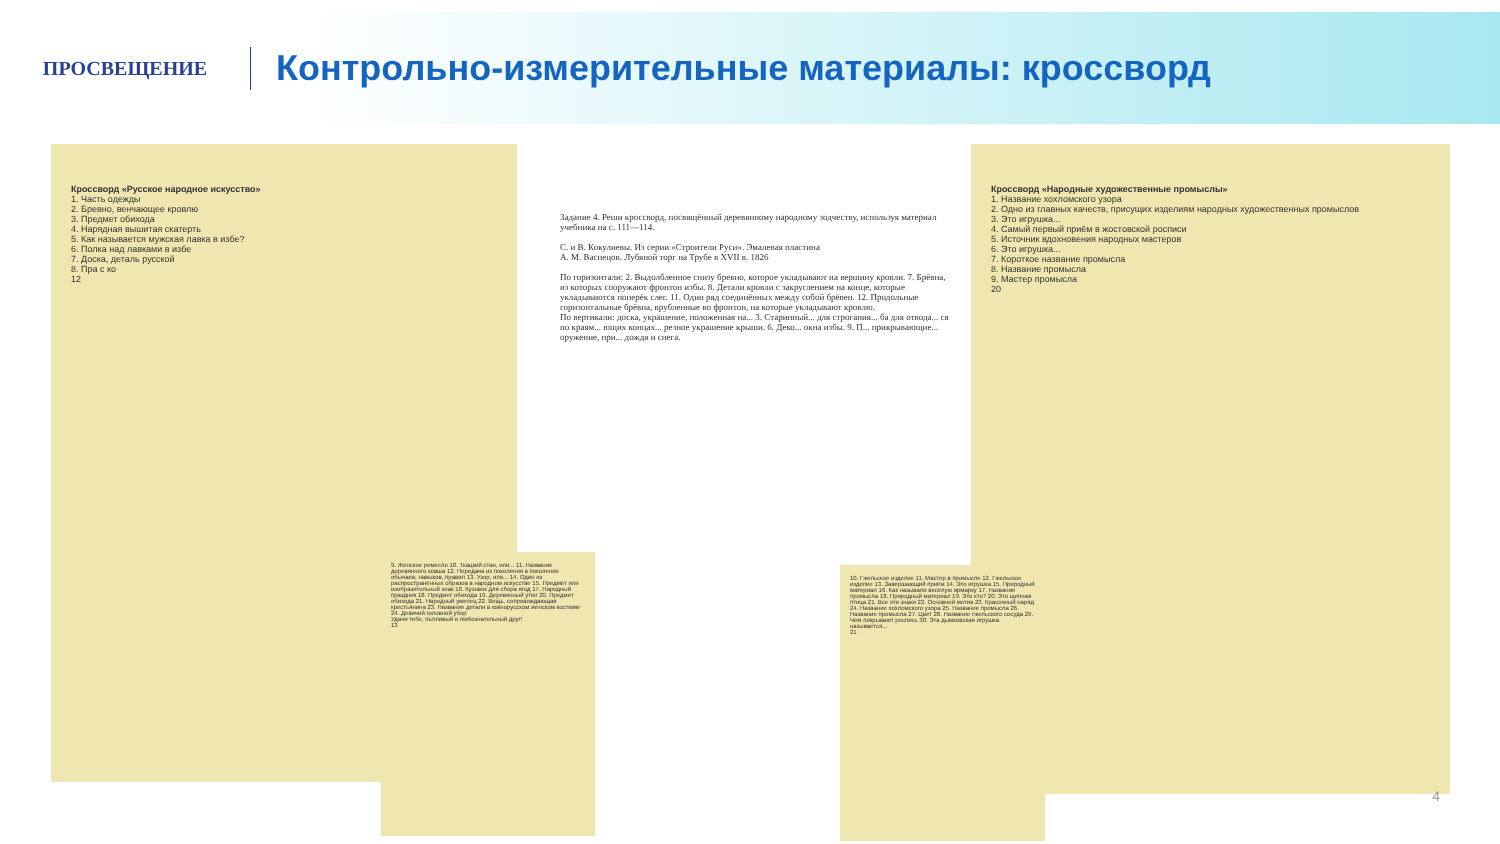ПРОСВЕЩЕНИЕ
Контрольно-измерительные материалы: кроссворд
Кроссворд «Русское народное искусство»
1. Часть одежды
2. Бревно, венчающее кровлю
3. Предмет обихода
4. Нарядная вышитая скатерть
5. Как называется мужская лавка в избе?
6. Полка над лавками в избе
7. Доска, деталь русской
8. Пра с ко
12
Задание 4. Реши кроссворд, посвящённый деревянному народному зодчеству, используя материал учебника на с. 111—114.
С. и В. Кокулиевы. Из серии «Строители Руси». Эмалевая пластина
А. М. Васнецов. Лубяной торг на Трубе в XVII в. 1826
По горизонтали: 2. Выдолбленное снизу бревно, которое укладывают на вершину кровли. 7. Брёвна, из которых сооружают фронтон избы. 8. Детали кровли с закруглением на конце, которые укладываются поперёк слег. 11. Один ряд соединённых между собой брёвен. 12. Продольные горизонтальные брёвна, врубленные во фронтон, на которые укладывают кровлю.
По вертикали: доска, украшение, положенная на... 3. Старинный... для строгания... ба для отвода... ся по краям... ющих концах... резное украшение крыши. 6. Деко... окна избы. 9. П... прикрывающие... оружение, при... дождя и снега.
Кроссворд «Народные художественные промыслы»
1. Название хохломского узора
2. Одно из главных качеств, присущих изделиям народных художественных промыслов
3. Это игрушка...
4. Самый первый приём в жостовской росписи
5. Источник вдохновения народных мастеров
6. Это игрушка...
7. Короткое название промысла
8. Название промысла
9. Мастер промысла
20
9. Женское ремесло 10. Ткацкий стан, или... 11. Название деревянного ковша 12. Передача из поколения в поколение обычаев, навыков, правил 13. Узор, или... 14. Один из распространённых образов в народном искусстве 15. Предмет или изобразительный знак 16. Кузовок для сбора ягод 17. Народный праздник 18. Предмет обихода 19. Деревянный утюг 20. Предмет обихода 21. Народный умелец 22. Вещь, сопровождающая крестьянина 23. Название детали в южнорусском женском костюме 24. Девичий головной убор
Удачи тебе, пытливый и любознательный друг!
13
10. Гжельское изделие 11. Мастер в промысле 12. Гжельское изделие 13. Завершающий приём 14. Это игрушка 15. Природный материал 16. Как называли весёлую ярмарку 17. Название промысла 18. Природный материал 19. Это кто? 20. Это щепная птица 21. Все эти знаки 22. Основной мотив 23. Красочный наряд 24. Название хохломского узора 25. Название промысла 26. Название промысла 27. Цвет 28. Название гжельского сосуда 29. Чем покрывают роспись 30. Эта дымковская игрушка называется...
21
4